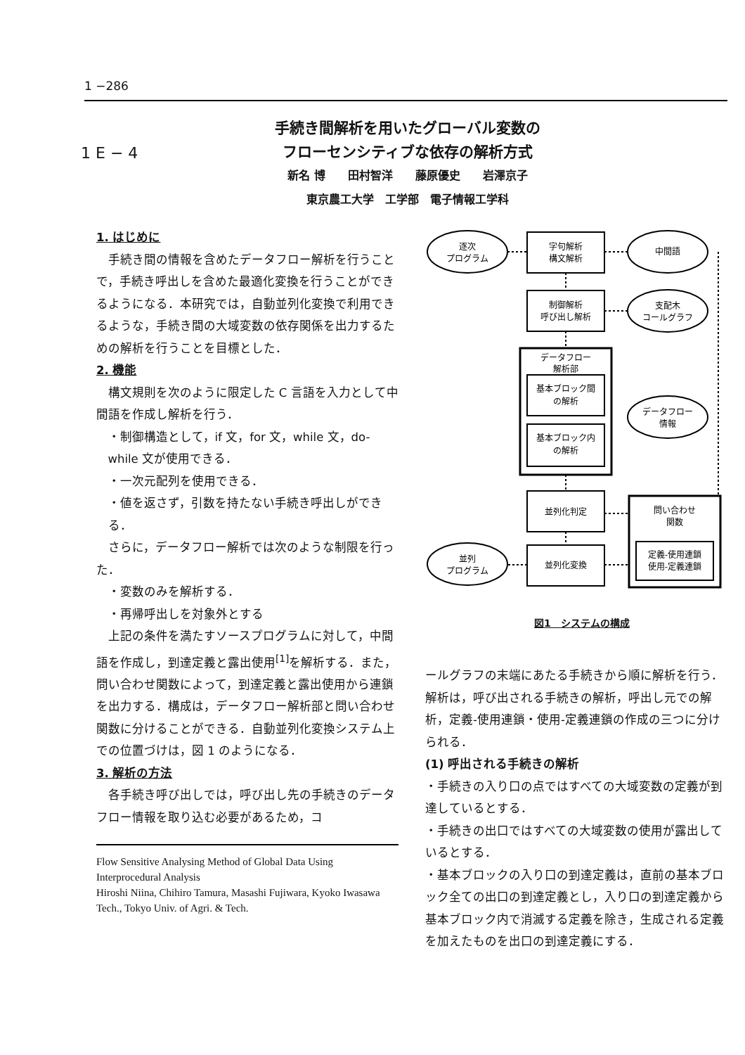1 −286
1 E − 4
手続き間解析を用いたグローバル変数の
フローセンシティブな依存の解析方式
新名 博　　田村智洋　　藤原優史　　岩澤京子
東京農工大学　工学部　電子情報工学科
1. はじめに
手続き間の情報を含めたデータフロー解析を行うことで，手続き呼出しを含めた最適化変換を行うことができるようになる．本研究では，自動並列化変換で利用できるような，手続き間の大域変数の依存関係を出力するための解析を行うことを目標とした．
2. 機能
構文規則を次のように限定した C 言語を入力として中間語を作成し解析を行う．
・制御構造として，if 文，for 文，while 文，do-while 文が使用できる．
・一次元配列を使用できる．
・値を返さず，引数を持たない手続き呼出しができる．
さらに，データフロー解析では次のような制限を行った．
・変数のみを解析する．
・再帰呼出しを対象外とする
上記の条件を満たすソースプログラムに対して，中間語を作成し，到達定義と露出使用<sup>[1]</sup>を解析する．また，問い合わせ関数によって，到達定義と露出使用から連鎖を出力する．構成は，データフロー解析部と問い合わせ関数に分けることができる．自動並列化変換システム上での位置づけは，図 1 のようになる．
3. 解析の方法
各手続き呼び出しでは，呼び出し先の手続きのデータフロー情報を取り込む必要があるため，コ
Flow Sensitive Analysing Method of Global Data Using Interprocedural Analysis
Hiroshi Niina, Chihiro Tamura, Masashi Fujiwara, Kyoko Iwasawa
Tech., Tokyo Univ. of Agri. & Tech.
逐次
プログラム
字句解析
構文解析
中間語
制御解析
呼び出し解析
支配木
コールグラフ
データフロー
解析部
基本ブロック間
の解析
基本ブロック内
の解析
データフロー
情報
並列化判定
問い合わせ
関数
定義-使用連鎖
使用-定義連鎖
並列
プログラム
並列化変換
図1　システムの構成
ールグラフの末端にあたる手続きから順に解析を行う．解析は，呼び出される手続きの解析，呼出し元での解析，定義-使用連鎖・使用-定義連鎖の作成の三つに分けられる．
(1) 呼出される手続きの解析
・手続きの入り口の点ではすべての大域変数の定義が到達しているとする．
・手続きの出口ではすべての大域変数の使用が露出しているとする．
・基本ブロックの入り口の到達定義は，直前の基本ブロック全ての出口の到達定義とし，入り口の到達定義から基本ブロック内で消滅する定義を除き，生成される定義を加えたものを出口の到達定義にする．